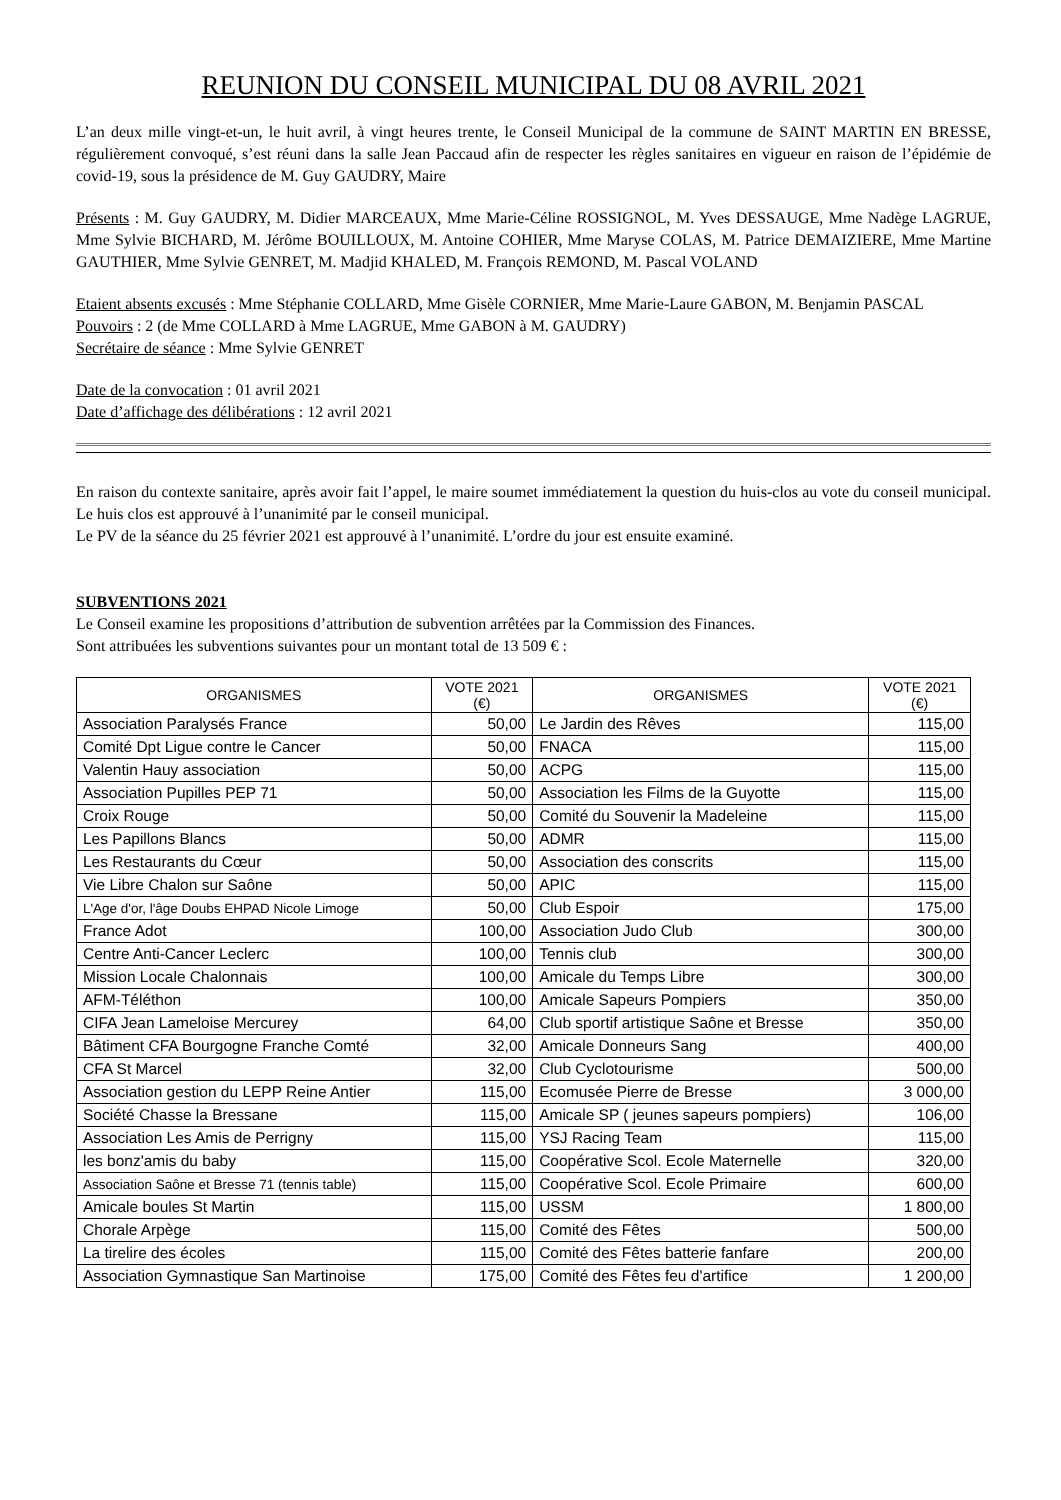REUNION DU CONSEIL MUNICIPAL DU 08 AVRIL 2021
L’an deux mille vingt-et-un, le huit avril, à vingt heures trente, le Conseil Municipal de la commune de SAINT MARTIN EN BRESSE, régulièrement convoqué, s’est réuni dans la salle Jean Paccaud afin de respecter les règles sanitaires en vigueur en raison de l’épidémie de covid-19, sous la présidence de M. Guy GAUDRY, Maire
Présents : M. Guy GAUDRY, M. Didier MARCEAUX, Mme Marie-Céline ROSSIGNOL, M. Yves DESSAUGE, Mme Nadège LAGRUE, Mme Sylvie BICHARD, M. Jérôme BOUILLOUX, M. Antoine COHIER, Mme Maryse COLAS, M. Patrice DEMAIZIERE, Mme Martine GAUTHIER, Mme Sylvie GENRET, M. Madjid KHALED, M. François REMOND, M. Pascal VOLAND
Etaient absents excusés : Mme Stéphanie COLLARD, Mme Gisèle CORNIER, Mme Marie-Laure GABON, M. Benjamin PASCAL
Pouvoirs : 2 (de Mme COLLARD à Mme LAGRUE, Mme GABON à M. GAUDRY)
Secrétaire de séance : Mme Sylvie GENRET
Date de la convocation : 01 avril 2021
Date d’affichage des délibérations : 12 avril 2021
En raison du contexte sanitaire, après avoir fait l’appel, le maire soumet immédiatement la question du huis-clos au vote du conseil municipal. Le huis clos est approuvé à l’unanimité par le conseil municipal.
Le PV de la séance du 25 février 2021 est approuvé à l’unanimité. L’ordre du jour est ensuite examiné.
SUBVENTIONS 2021
Le Conseil examine les propositions d’attribution de subvention arrêtées par la Commission des Finances.
Sont attribuées les subventions suivantes pour un montant total de 13 509 € :
| ORGANISMES | VOTE 2021 (€) | ORGANISMES | VOTE 2021 (€) |
| --- | --- | --- | --- |
| Association Paralysés France | 50,00 | Le Jardin des Rêves | 115,00 |
| Comité Dpt Ligue contre le Cancer | 50,00 | FNACA | 115,00 |
| Valentin Hauy association | 50,00 | ACPG | 115,00 |
| Association Pupilles PEP 71 | 50,00 | Association les Films de la Guyotte | 115,00 |
| Croix Rouge | 50,00 | Comité du Souvenir la Madeleine | 115,00 |
| Les Papillons Blancs | 50,00 | ADMR | 115,00 |
| Les Restaurants du Cœur | 50,00 | Association des conscrits | 115,00 |
| Vie Libre Chalon sur Saône | 50,00 | APIC | 115,00 |
| L'Age d'or, l'âge Doubs EHPAD Nicole Limoge | 50,00 | Club Espoir | 175,00 |
| France Adot | 100,00 | Association Judo Club | 300,00 |
| Centre Anti-Cancer Leclerc | 100,00 | Tennis club | 300,00 |
| Mission Locale Chalonnais | 100,00 | Amicale du Temps Libre | 300,00 |
| AFM-Téléthon | 100,00 | Amicale Sapeurs Pompiers | 350,00 |
| CIFA Jean Lameloise Mercurey | 64,00 | Club sportif artistique Saône et Bresse | 350,00 |
| Bâtiment CFA Bourgogne Franche Comté | 32,00 | Amicale Donneurs Sang | 400,00 |
| CFA St Marcel | 32,00 | Club Cyclotourisme | 500,00 |
| Association gestion du LEPP Reine Antier | 115,00 | Ecomusée Pierre de Bresse | 3 000,00 |
| Société Chasse la Bressane | 115,00 | Amicale SP ( jeunes sapeurs pompiers) | 106,00 |
| Association Les Amis de Perrigny | 115,00 | YSJ Racing Team | 115,00 |
| les bonz'amis du baby | 115,00 | Coopérative Scol. Ecole Maternelle | 320,00 |
| Association Saône et Bresse 71 (tennis table) | 115,00 | Coopérative Scol. Ecole Primaire | 600,00 |
| Amicale boules St Martin | 115,00 | USSM | 1 800,00 |
| Chorale Arpège | 115,00 | Comité des Fêtes | 500,00 |
| La tirelire des écoles | 115,00 | Comité des Fêtes batterie fanfare | 200,00 |
| Association Gymnastique San Martinoise | 175,00 | Comité des Fêtes feu d'artifice | 1 200,00 |